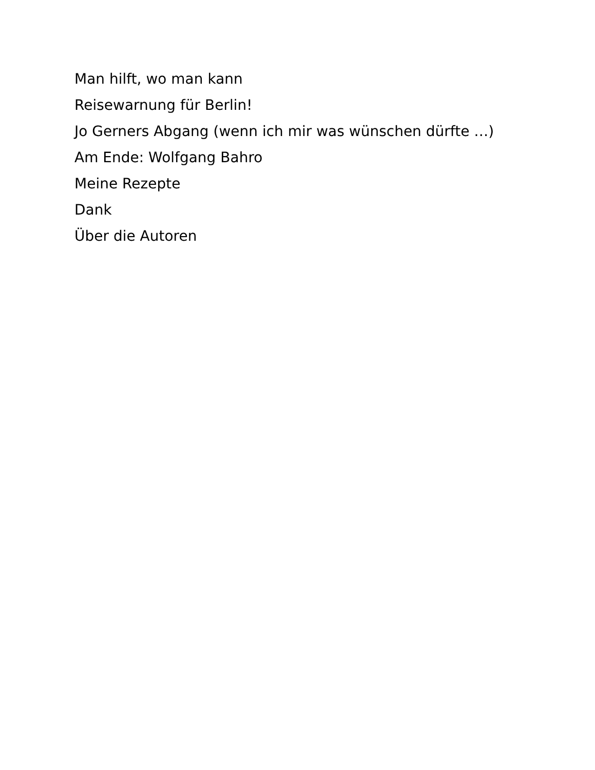Man hilft, wo man kann
Reisewarnung für Berlin!
Jo Gerners Abgang (wenn ich mir was wünschen dürfte …)
Am Ende: Wolfgang Bahro
Meine Rezepte
Dank
Über die Autoren